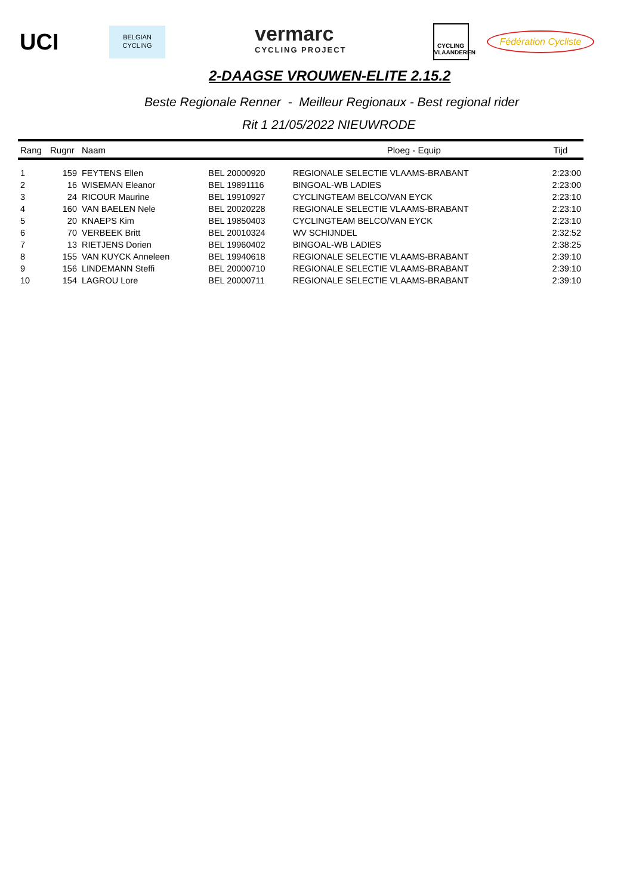UCI
BELGIAN
CYCLING
vermarc
CYCLING PROJECT
CYCLING
VLAANDEREN
Fédération Cycliste
2-DAAGSE VROUWEN-ELITE 2.15.2
Beste Regionale Renner - Meilleur Regionaux - Best regional rider
Rit 1 21/05/2022 NIEUWRODE
| Rang | Rugnr | Naam | | Ploeg - Equip | Tijd |
| --- | --- | --- | --- | --- | --- |
| 1 | 159 | FEYTENS Ellen | BEL 20000920 | REGIONALE SELECTIE VLAAMS-BRABANT | 2:23:00 |
| 2 | 16 | WISEMAN Eleanor | BEL 19891116 | BINGOAL-WB LADIES | 2:23:00 |
| 3 | 24 | RICOUR Maurine | BEL 19910927 | CYCLINGTEAM BELCO/VAN EYCK | 2:23:10 |
| 4 | 160 | VAN BAELEN Nele | BEL 20020228 | REGIONALE SELECTIE VLAAMS-BRABANT | 2:23:10 |
| 5 | 20 | KNAEPS Kim | BEL 19850403 | CYCLINGTEAM BELCO/VAN EYCK | 2:23:10 |
| 6 | 70 | VERBEEK Britt | BEL 20010324 | WV SCHIJNDEL | 2:32:52 |
| 7 | 13 | RIETJENS Dorien | BEL 19960402 | BINGOAL-WB LADIES | 2:38:25 |
| 8 | 155 | VAN KUYCK Anneleen | BEL 19940618 | REGIONALE SELECTIE VLAAMS-BRABANT | 2:39:10 |
| 9 | 156 | LINDEMANN Steffi | BEL 20000710 | REGIONALE SELECTIE VLAAMS-BRABANT | 2:39:10 |
| 10 | 154 | LAGROU Lore | BEL 20000711 | REGIONALE SELECTIE VLAAMS-BRABANT | 2:39:10 |